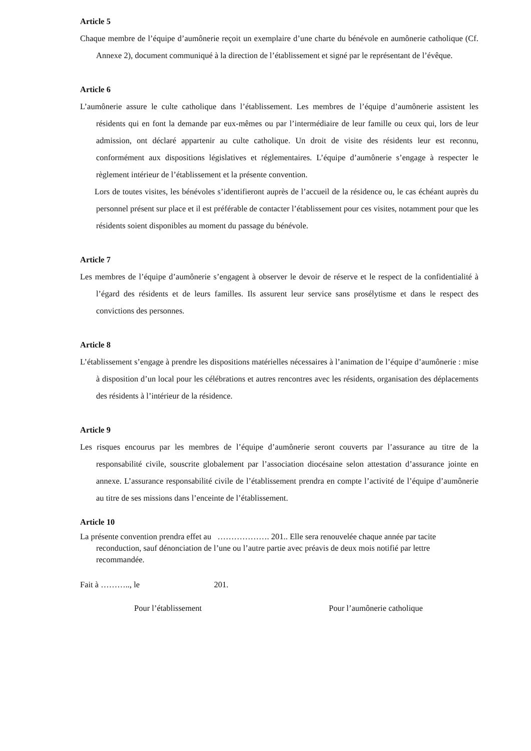Article 5
Chaque membre de l’équipe d’aumônerie reçoit un exemplaire d’une charte du bénévole en aumônerie catholique (Cf. Annexe 2), document communiqué à la direction de l’établissement et signé par le représentant de l’évêque.
Article 6
L’aumônerie assure le culte catholique dans l’établissement. Les membres de l’équipe d’aumônerie assistent les résidents qui en font la demande par eux-mêmes ou par l’intermédiaire de leur famille ou ceux qui, lors de leur admission, ont déclaré appartenir au culte catholique. Un droit de visite des résidents leur est reconnu, conformément aux dispositions législatives et réglementaires. L’équipe d’aumônerie s’engage à respecter le règlement intérieur de l’établissement et la présente convention.
Lors de toutes visites, les bénévoles s’identifieront auprès de l’accueil de la résidence ou, le cas échéant auprès du personnel présent sur place et il est préférable de contacter l’établissement pour ces visites, notamment pour que les résidents soient disponibles au moment du passage du bénévole.
Article 7
Les membres de l’équipe d’aumônerie s’engagent à observer le devoir de réserve et le respect de la confidentialité à l’égard des résidents et de leurs familles. Ils assurent leur service sans prosélytisme et dans le respect des convictions des personnes.
Article 8
L’établissement s’engage à prendre les dispositions matérielles nécessaires à l’animation de l’équipe d’aumônerie : mise à disposition d’un local pour les célébrations et autres rencontres avec les résidents, organisation des déplacements des résidents à l’intérieur de la résidence.
Article 9
Les risques encourus par les membres de l’équipe d’aumônerie seront couverts par l’assurance au titre de la responsabilité civile, souscrite globalement par l’association diocésaine selon attestation d’assurance jointe en annexe. L’assurance responsabilité civile de l’établissement prendra en compte l’activité de l’équipe d’aumônerie au titre de ses missions dans l’enceinte de l’établissement.
Article 10
La présente convention prendra effet au ………………. 201.. Elle sera renouvelée chaque année par tacite reconduction, sauf dénonciation de l’une ou l’autre partie avec préavis de deux mois notifié par lettre recommandée.
Fait à ……….., le 201.
Pour l’établissement Pour l’aumônerie catholique